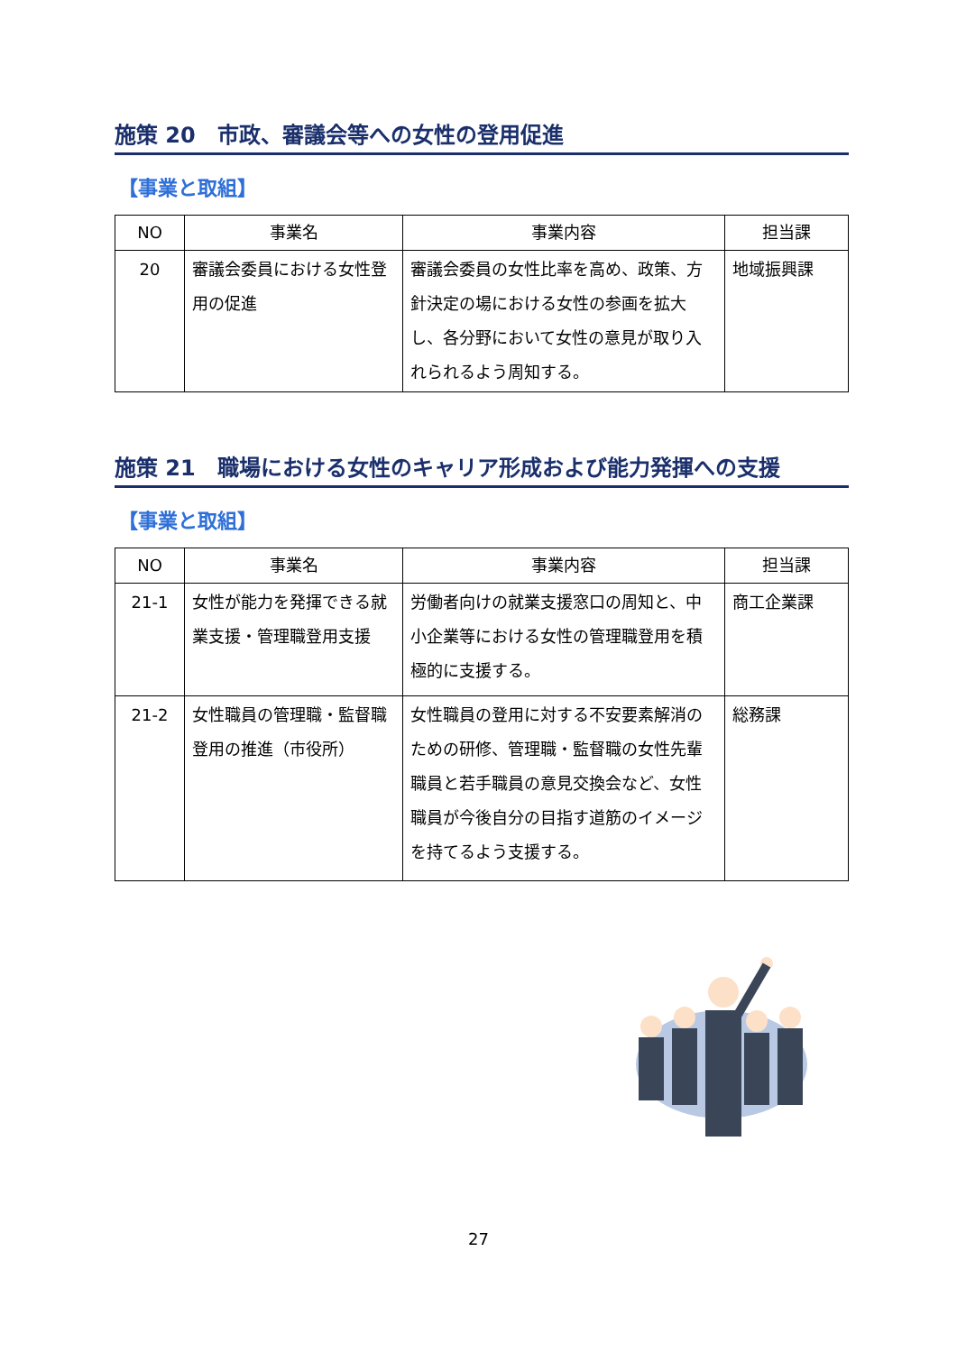施策 20　市政、審議会等への女性の登用促進
【事業と取組】
| NO | 事業名 | 事業内容 | 担当課 |
| --- | --- | --- | --- |
| 20 | 審議会委員における女性登用の促進 | 審議会委員の女性比率を高め、政策、方針決定の場における女性の参画を拡大し、各分野において女性の意見が取り入れられるよう周知する。 | 地域振興課 |
施策 21　職場における女性のキャリア形成および能力発揮への支援
【事業と取組】
| NO | 事業名 | 事業内容 | 担当課 |
| --- | --- | --- | --- |
| 21-1 | 女性が能力を発揮できる就業支援・管理職登用支援 | 労働者向けの就業支援窓口の周知と、中小企業等における女性の管理職登用を積極的に支援する。 | 商工企業課 |
| 21-2 | 女性職員の管理職・監督職登用の推進（市役所） | 女性職員の登用に対する不安要素解消のための研修、管理職・監督職の女性先輩職員と若手職員の意見交換会など、女性職員が今後自分の目指す道筋のイメージを持てるよう支援する。 | 総務課 |
27